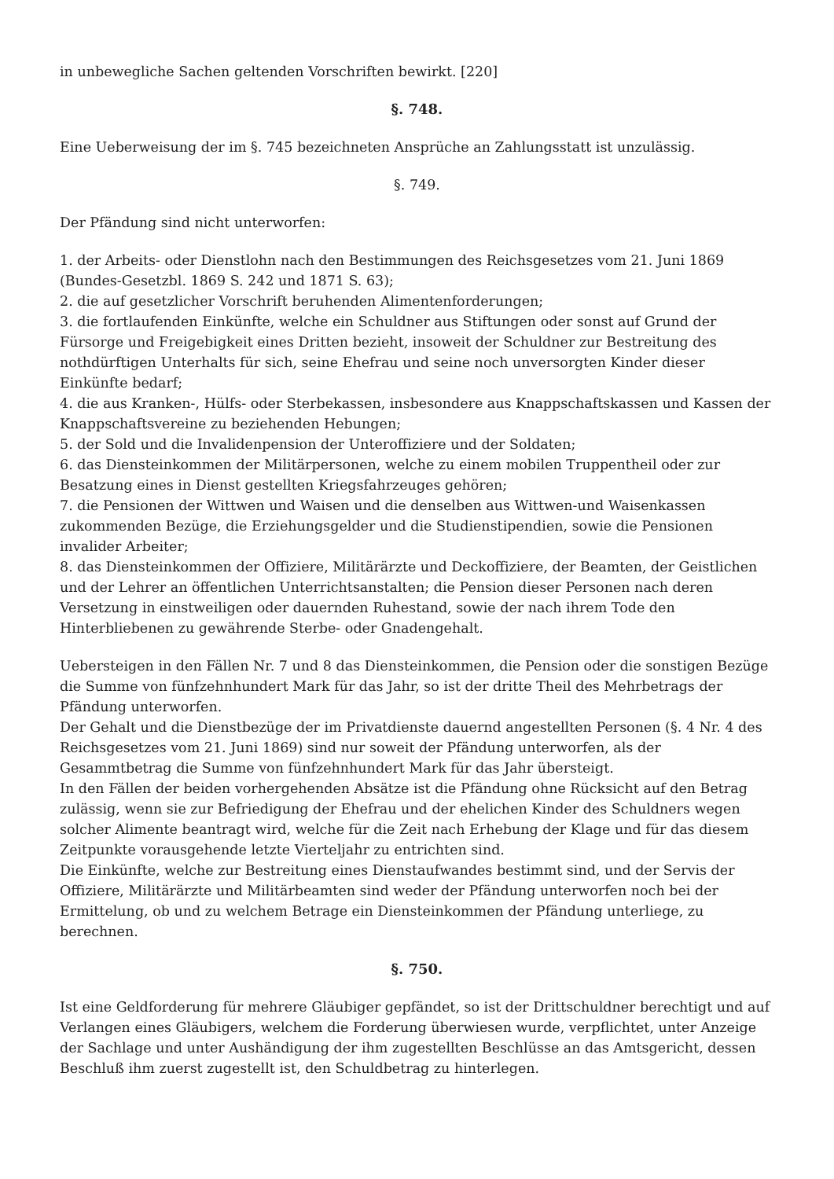in unbewegliche Sachen geltenden Vorschriften bewirkt. [220]
§. 748.
Eine Ueberweisung der im §. 745 bezeichneten Ansprüche an Zahlungsstatt ist unzulässig.
§. 749.
Der Pfändung sind nicht unterworfen:
1. der Arbeits- oder Dienstlohn nach den Bestimmungen des Reichsgesetzes vom 21. Juni 1869 (Bundes-Gesetzbl. 1869 S. 242 und 1871 S. 63);
2. die auf gesetzlicher Vorschrift beruhenden Alimentenforderungen;
3. die fortlaufenden Einkünfte, welche ein Schuldner aus Stiftungen oder sonst auf Grund der Fürsorge und Freigebigkeit eines Dritten bezieht, insoweit der Schuldner zur Bestreitung des nothdürftigen Unterhalts für sich, seine Ehefrau und seine noch unversorgten Kinder dieser Einkünfte bedarf;
4. die aus Kranken-, Hülfs- oder Sterbekassen, insbesondere aus Knappschaftskassen und Kassen der Knappschaftsvereine zu beziehenden Hebungen;
5. der Sold und die Invalidenpension der Unteroffiziere und der Soldaten;
6. das Diensteinkommen der Militärpersonen, welche zu einem mobilen Truppentheil oder zur Besatzung eines in Dienst gestellten Kriegsfahrzeuges gehören;
7. die Pensionen der Wittwen und Waisen und die denselben aus Wittwen-und Waisenkassen zukommenden Bezüge, die Erziehungsgelder und die Studienstipendien, sowie die Pensionen invalider Arbeiter;
8. das Diensteinkommen der Offiziere, Militärärzte und Deckoffiziere, der Beamten, der Geistlichen und der Lehrer an öffentlichen Unterrichtsanstalten; die Pension dieser Personen nach deren Versetzung in einstweiligen oder dauernden Ruhestand, sowie der nach ihrem Tode den Hinterbliebenen zu gewährende Sterbe- oder Gnadengehalt.
Uebersteigen in den Fällen Nr. 7 und 8 das Diensteinkommen, die Pension oder die sonstigen Bezüge die Summe von fünfzehnhundert Mark für das Jahr, so ist der dritte Theil des Mehrbetrags der Pfändung unterworfen.
Der Gehalt und die Dienstbezüge der im Privatdienste dauernd angestellten Personen (§. 4 Nr. 4 des Reichsgesetzes vom 21. Juni 1869) sind nur soweit der Pfändung unterworfen, als der Gesammtbetrag die Summe von fünfzehnhundert Mark für das Jahr übersteigt.
In den Fällen der beiden vorhergehenden Absätze ist die Pfändung ohne Rücksicht auf den Betrag zulässig, wenn sie zur Befriedigung der Ehefrau und der ehelichen Kinder des Schuldners wegen solcher Alimente beantragt wird, welche für die Zeit nach Erhebung der Klage und für das diesem Zeitpunkte vorausgehende letzte Vierteljahr zu entrichten sind.
Die Einkünfte, welche zur Bestreitung eines Dienstaufwandes bestimmt sind, und der Servis der Offiziere, Militärärzte und Militärbeamten sind weder der Pfändung unterworfen noch bei der Ermittelung, ob und zu welchem Betrage ein Diensteinkommen der Pfändung unterliege, zu berechnen.
§. 750.
Ist eine Geldforderung für mehrere Gläubiger gepfändet, so ist der Drittschuldner berechtigt und auf Verlangen eines Gläubigers, welchem die Forderung überwiesen wurde, verpflichtet, unter Anzeige der Sachlage und unter Aushändigung der ihm zugestellten Beschlüsse an das Amtsgericht, dessen Beschluß ihm zuerst zugestellt ist, den Schuldbetrag zu hinterlegen.